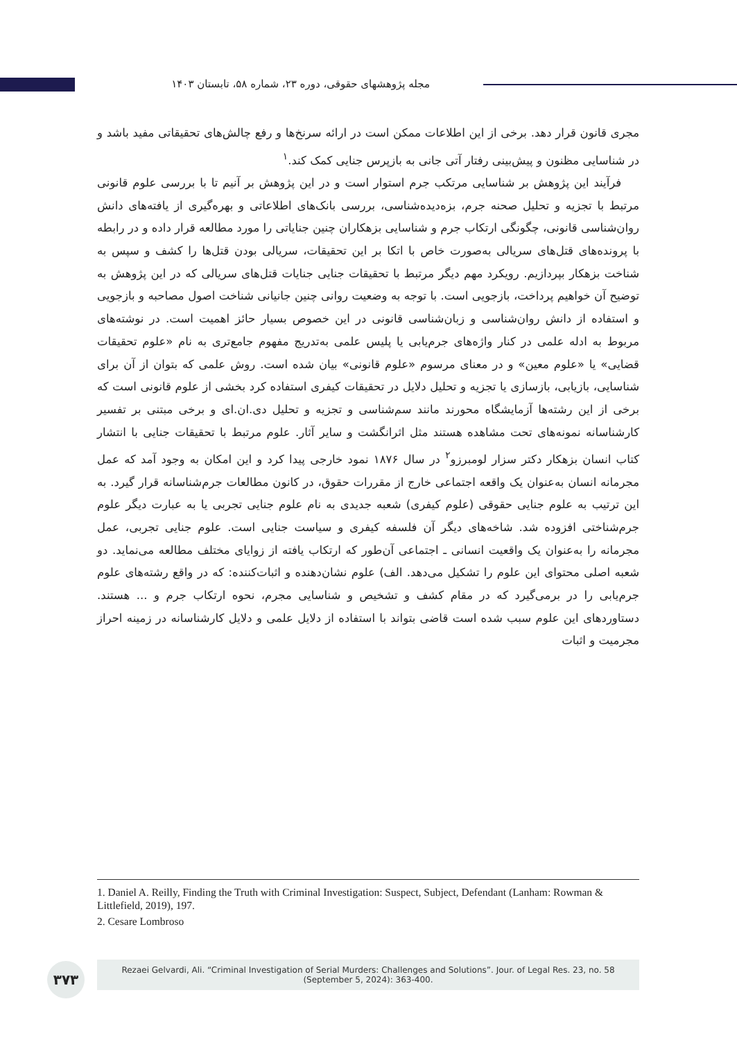مجله پژوهشهای حقوقی، دوره ۲۳، شماره ۵۸، تابستان ۱۴۰۳
مجری قانون قرار دهد. برخی از این اطلاعات ممکن است در ارائه سرنخ‌ها و رفع چالش‌های تحقیقاتی مفید باشد و در شناسایی مظنون و پیش‌بینی رفتار آتی جانی به بازپرس جنایی کمک کند.<sup>۱</sup>
فرآیند این پژوهش بر شناسایی مرتکب جرم استوار است و در این پژوهش بر آنیم تا با بررسی علوم قانونی مرتبط با تجزیه و تحلیل صحنه جرم، بزه‌دیده‌شناسی، بررسی بانک‌های اطلاعاتی و بهره‌گیری از یافته‌های دانش روان‌شناسی قانونی، چگونگی ارتکاب جرم و شناسایی بزهکاران چنین جنایاتی را مورد مطالعه قرار داده و در رابطه با پرونده‌های قتل‌های سریالی به‌صورت خاص با اتکا بر این تحقیقات، سریالی بودن قتل‌ها را کشف و سپس به شناخت بزهکار بپردازیم. رویکرد مهم دیگر مرتبط با تحقیقات جنایی جنایات قتل‌های سریالی که در این پژوهش به توضیح آن خواهیم پرداخت، بازجویی است. با توجه به وضعیت روانی چنین جانیانی شناخت اصول مصاحبه و بازجویی و استفاده از دانش روان‌شناسی و زبان‌شناسی قانونی در این خصوص بسیار حائز اهمیت است. در نوشته‌های مربوط به ادله علمی در کنار واژه‌های جرم‌یابی یا پلیس علمی به‌تدریج مفهوم جامع‌تری به نام «علوم تحقیقات قضایی» یا «علوم معین» و در معنای مرسوم «علوم قانونی» بیان شده است. روش علمی که بتوان از آن برای شناسایی، بازیابی، بازسازی یا تجزیه و تحلیل دلایل در تحقیقات کیفری استفاده کرد بخشی از علوم قانونی است که برخی از این رشته‌ها آزمایشگاه محورند مانند سم‌شناسی و تجزیه و تحلیل دی.ان.ای و برخی مبتنی بر تفسیر کارشناسانه نمونه‌های تحت مشاهده هستند مثل اثرانگشت و سایر آثار. علوم مرتبط با تحقیقات جنایی با انتشار کتاب انسان بزهکار دکتر سزار لومبرزو<sup>۲</sup> در سال ۱۸۷۶ نمود خارجی پیدا کرد و این امکان به وجود آمد که عمل مجرمانه انسان به‌عنوان یک واقعه اجتماعی خارج از مقررات حقوق، در کانون مطالعات جرم‌شناسانه قرار گیرد. به این ترتیب به علوم جنایی حقوقی (علوم کیفری) شعبه جدیدی به نام علوم جنایی تجربی یا به عبارت دیگر علوم جرم‌شناختی افزوده شد. شاخه‌های دیگر آن فلسفه کیفری و سیاست جنایی است. علوم جنایی تجربی، عمل مجرمانه را به‌عنوان یک واقعیت انسانی ـ اجتماعی آن‌طور که ارتکاب یافته از زوایای مختلف مطالعه می‌نماید. دو شعبه اصلی محتوای این علوم را تشکیل می‌دهد. الف) علوم نشان‌دهنده و اثبات‌کننده: که در واقع رشته‌های علوم جرم‌یابی را در برمی‌گیرد که در مقام کشف و تشخیص و شناسایی مجرم، نحوه ارتکاب جرم و ... هستند. دستاوردهای این علوم سبب شده است قاضی بتواند با استفاده از دلایل علمی و دلایل کارشناسانه در زمینه احراز مجرمیت و اثبات
1. Daniel A. Reilly, Finding the Truth with Criminal Investigation: Suspect, Subject, Defendant (Lanham: Rowman & Littlefield, 2019), 197.
2. Cesare Lombroso
۳۷۳
Rezaei Gelvardi, Ali. “Criminal Investigation of Serial Murders: Challenges and Solutions”. Jour. of Legal Res. 23, no. 58
(September 5, 2024): 363-400.